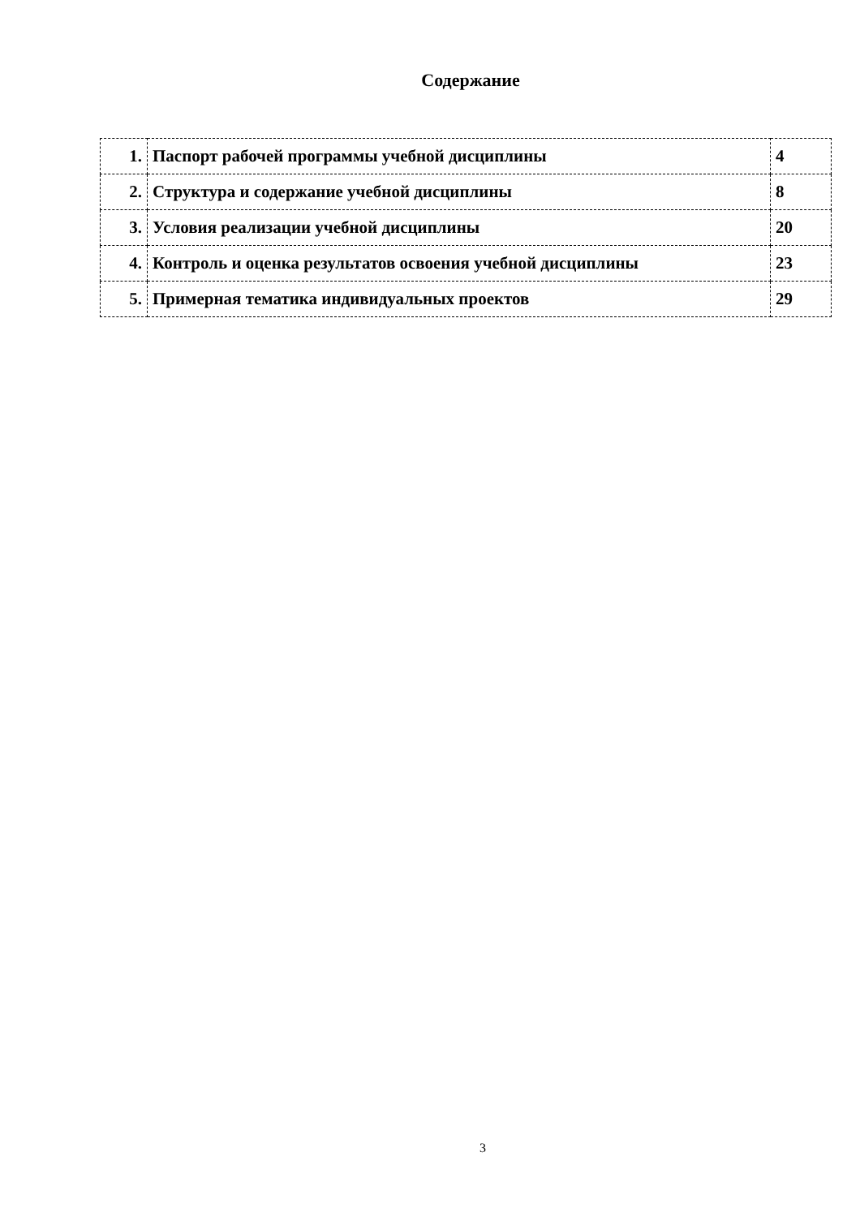Содержание
| 1. | Паспорт рабочей программы учебной дисциплины | 4 |
| 2. | Структура и содержание учебной дисциплины | 8 |
| 3. | Условия реализации учебной дисциплины | 20 |
| 4. | Контроль и оценка результатов освоения учебной дисциплины | 23 |
| 5. | Примерная тематика индивидуальных проектов | 29 |
3